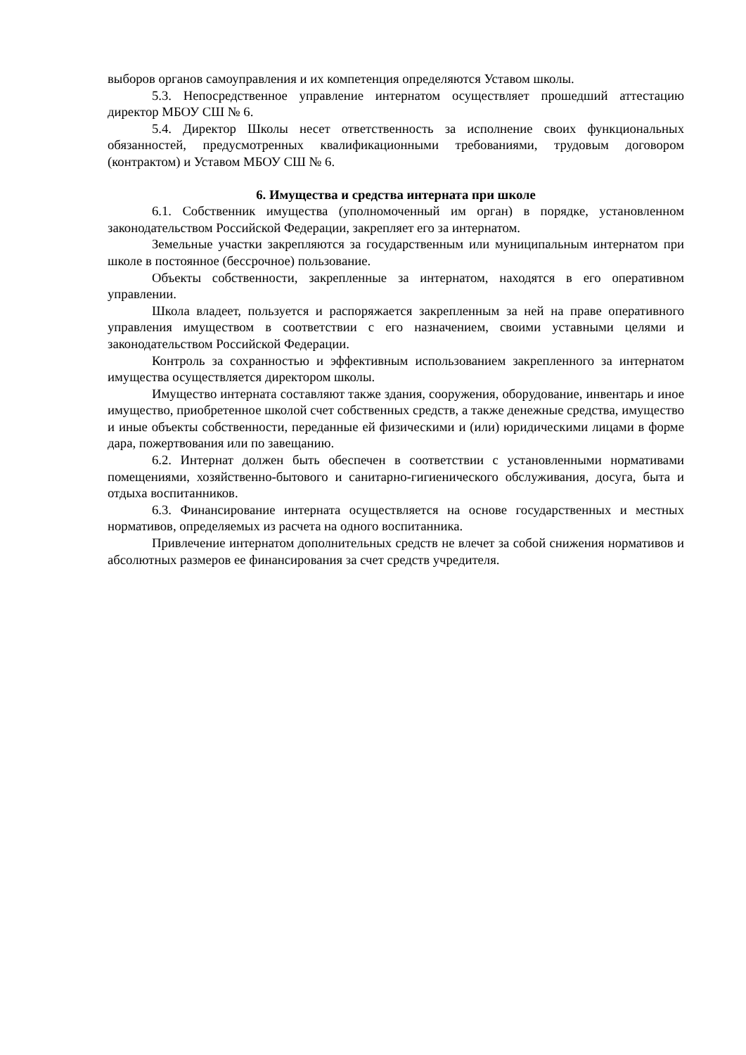выборов органов самоуправления и их компетенция определяются Уставом школы.
5.3. Непосредственное управление интернатом осуществляет прошедший аттестацию директор МБОУ СШ № 6.
5.4. Директор Школы несет ответственность за исполнение своих функциональных обязанностей, предусмотренных квалификационными требованиями, трудовым договором (контрактом) и Уставом МБОУ СШ № 6.
6. Имущества и средства интерната при школе
6.1. Собственник имущества (уполномоченный им орган) в порядке, установленном законодательством Российской Федерации, закрепляет его за интернатом.
Земельные участки закрепляются за государственным или муниципальным интернатом при школе в постоянное (бессрочное) пользование.
Объекты собственности, закрепленные за интернатом, находятся в его оперативном управлении.
Школа владеет, пользуется и распоряжается закрепленным за ней на праве оперативного управления имуществом в соответствии с его назначением, своими уставными целями и законодательством Российской Федерации.
Контроль за сохранностью и эффективным использованием закрепленного за интернатом имущества осуществляется директором школы.
Имущество интерната составляют также здания, сооружения, оборудование, инвентарь и иное имущество, приобретенное школой счет собственных средств, а также денежные средства, имущество и иные объекты собственности, переданные ей физическими и (или) юридическими лицами в форме дара, пожертвования или по завещанию.
6.2. Интернат должен быть обеспечен в соответствии с установленными нормативами помещениями, хозяйственно-бытового и санитарно-гигиенического обслуживания, досуга, быта и отдыха воспитанников.
6.3. Финансирование интерната осуществляется на основе государственных и местных нормативов, определяемых из расчета на одного воспитанника.
Привлечение интернатом дополнительных средств не влечет за собой снижения нормативов и абсолютных размеров ее финансирования за счет средств учредителя.